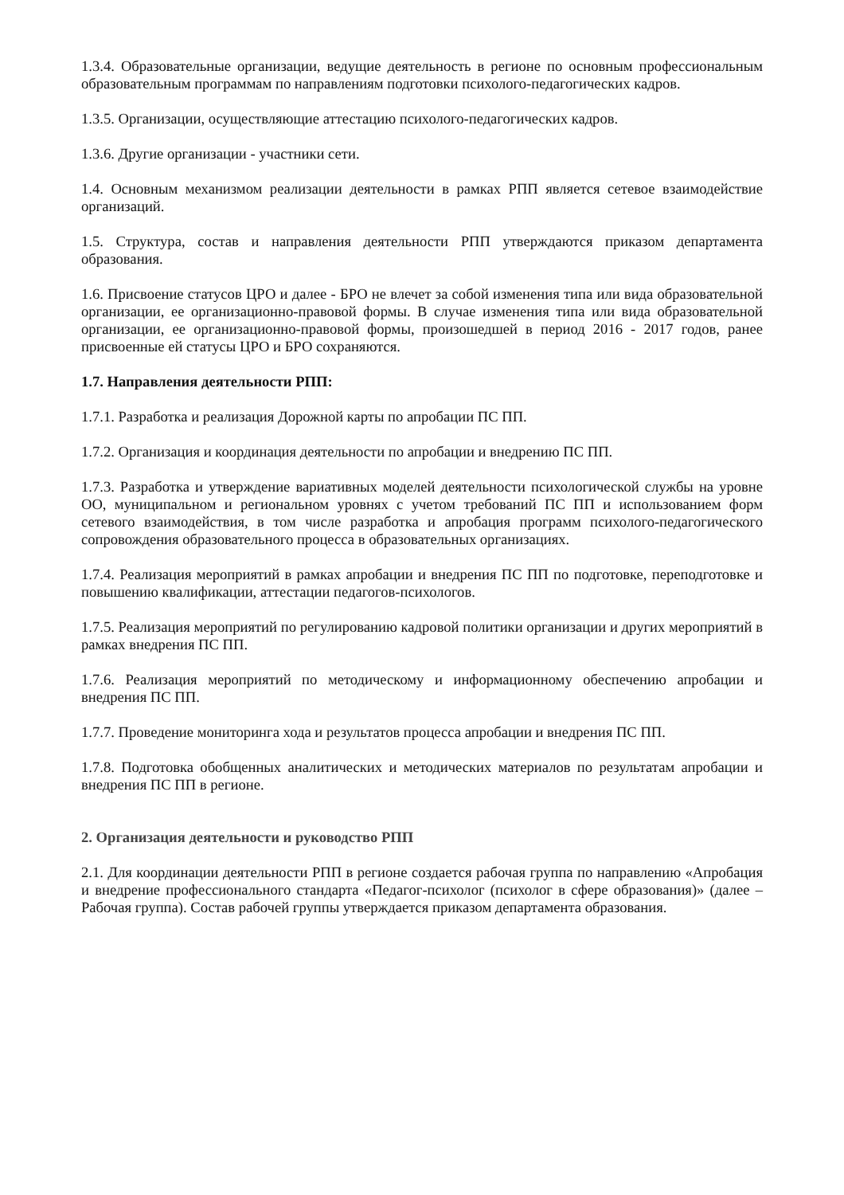1.3.4. Образовательные организации, ведущие деятельность в регионе по основным профессиональным образовательным программам по направлениям подготовки психолого-педагогических кадров.
1.3.5. Организации, осуществляющие аттестацию психолого-педагогических кадров.
1.3.6. Другие организации - участники сети.
1.4. Основным механизмом реализации деятельности в рамках РПП является сетевое взаимодействие организаций.
1.5. Структура, состав и направления деятельности РПП утверждаются приказом департамента образования.
1.6. Присвоение статусов ЦРО и далее - БРО не влечет за собой изменения типа или вида образовательной организации, ее организационно-правовой формы. В случае изменения типа или вида образовательной организации, ее организационно-правовой формы, произошедшей в период 2016 - 2017 годов, ранее присвоенные ей статусы ЦРО и БРО сохраняются.
1.7. Направления деятельности РПП:
1.7.1. Разработка и реализация Дорожной карты по апробации ПС ПП.
1.7.2. Организация и координация деятельности по апробации и внедрению ПС ПП.
1.7.3. Разработка и утверждение вариативных моделей деятельности психологической службы на уровне ОО, муниципальном и региональном уровнях с учетом требований ПС ПП и использованием форм сетевого взаимодействия, в том числе разработка и апробация программ психолого-педагогического сопровождения образовательного процесса в образовательных организациях.
1.7.4. Реализация мероприятий в рамках апробации и внедрения ПС ПП по подготовке, переподготовке и повышению квалификации, аттестации педагогов-психологов.
1.7.5. Реализация мероприятий по регулированию кадровой политики организации и других мероприятий в рамках внедрения ПС ПП.
1.7.6. Реализация мероприятий по методическому и информационному обеспечению апробации и внедрения ПС ПП.
1.7.7. Проведение мониторинга хода и результатов процесса апробации и внедрения ПС ПП.
1.7.8. Подготовка обобщенных аналитических и методических материалов по результатам апробации и внедрения ПС ПП в регионе.
2. Организация деятельности и руководство РПП
2.1. Для координации деятельности РПП в регионе создается рабочая группа по направлению «Апробация и внедрение профессионального стандарта «Педагог-психолог (психолог в сфере образования)» (далее – Рабочая группа). Состав рабочей группы утверждается приказом департамента образования.